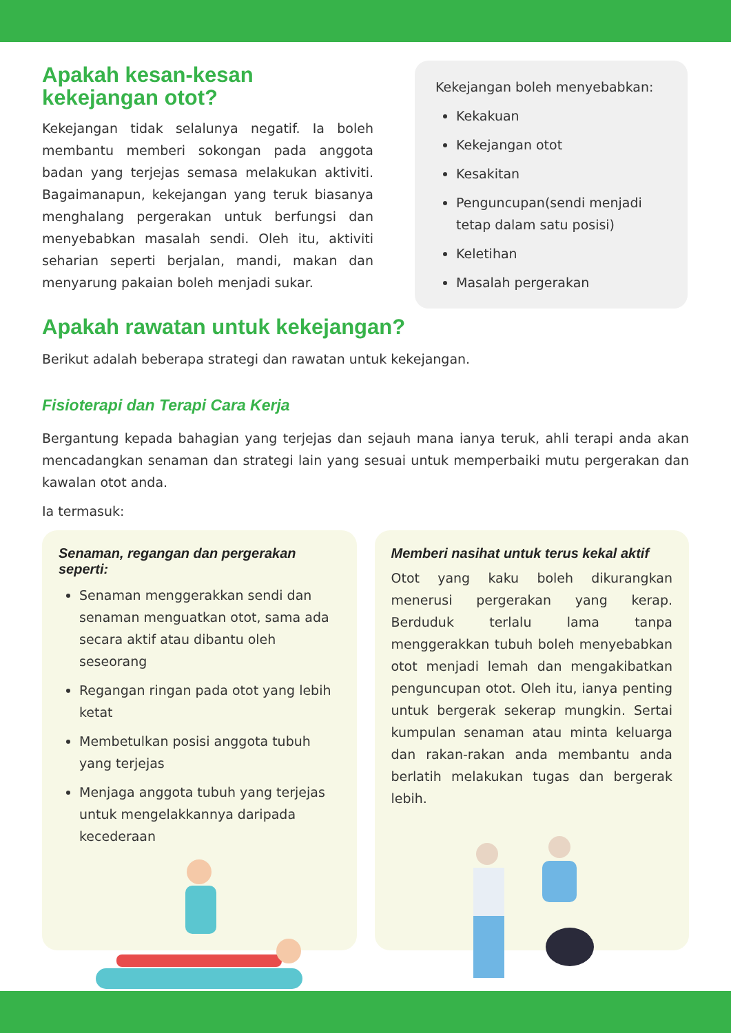Apakah kesan-kesan
kekejangan otot?
Kekejangan tidak selalunya negatif. Ia boleh membantu memberi sokongan pada anggota badan yang terjejas semasa melakukan aktiviti. Bagaimanapun, kekejangan yang teruk biasanya menghalang pergerakan untuk berfungsi dan menyebabkan masalah sendi. Oleh itu, aktiviti seharian seperti berjalan, mandi, makan dan menyarung pakaian boleh menjadi sukar.
Kekejangan boleh menyebabkan:
Kekakuan
Kekejangan otot
Kesakitan
Penguncupan(sendi menjadi tetap dalam satu posisi)
Keletihan
Masalah pergerakan
Apakah rawatan untuk kekejangan?
Berikut adalah beberapa strategi dan rawatan untuk kekejangan.
Fisioterapi dan Terapi Cara Kerja
Bergantung kepada bahagian yang terjejas dan sejauh mana ianya teruk, ahli terapi anda akan mencadangkan senaman dan strategi lain yang sesuai untuk memperbaiki mutu pergerakan dan kawalan otot anda.
Ia termasuk:
Senaman, regangan dan pergerakan seperti:
Senaman menggerakkan sendi dan senaman menguatkan otot, sama ada secara aktif atau dibantu oleh seseorang
Regangan ringan pada otot yang lebih ketat
Membetulkan posisi anggota tubuh yang terjejas
Menjaga anggota tubuh yang terjejas untuk mengelakkannya daripada kecederaan
Memberi nasihat untuk terus kekal aktif
Otot yang kaku boleh dikurangkan menerusi pergerakan yang kerap. Berduduk terlalu lama tanpa menggerakkan tubuh boleh menyebabkan otot menjadi lemah dan mengakibatkan penguncupan otot. Oleh itu, ianya penting untuk bergerak sekerap mungkin. Sertai kumpulan senaman atau minta keluarga dan rakan-rakan anda membantu anda berlatih melakukan tugas dan bergerak lebih.